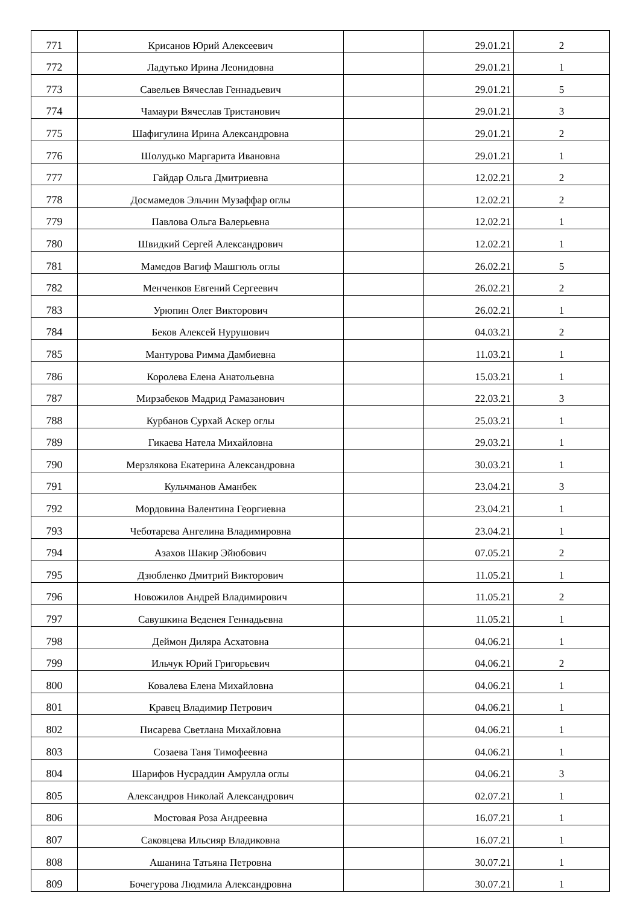| 771 | Крисанов Юрий Алексеевич | | 29.01.21 | 2 |
| 772 | Ладутько Ирина Леонидовна | | 29.01.21 | 1 |
| 773 | Савельев Вячеслав Геннадьевич | | 29.01.21 | 5 |
| 774 | Чамаури Вячеслав Тристанович | | 29.01.21 | 3 |
| 775 | Шафигулина Ирина Александровна | | 29.01.21 | 2 |
| 776 | Шолудько Маргарита Ивановна | | 29.01.21 | 1 |
| 777 | Гайдар Ольга Дмитриевна | | 12.02.21 | 2 |
| 778 | Досмамедов Эльчин Музаффар оглы | | 12.02.21 | 2 |
| 779 | Павлова Ольга Валерьевна | | 12.02.21 | 1 |
| 780 | Швидкий Сергей Александрович | | 12.02.21 | 1 |
| 781 | Мамедов Вагиф Машгюль оглы | | 26.02.21 | 5 |
| 782 | Менченков Евгений Сергеевич | | 26.02.21 | 2 |
| 783 | Урюпин Олег Викторович | | 26.02.21 | 1 |
| 784 | Беков Алексей Нурушович | | 04.03.21 | 2 |
| 785 | Мантурова Римма Дамбиевна | | 11.03.21 | 1 |
| 786 | Королева Елена Анатольевна | | 15.03.21 | 1 |
| 787 | Мирзабеков Мадрид Рамазанович | | 22.03.21 | 3 |
| 788 | Курбанов Сурхай Аскер оглы | | 25.03.21 | 1 |
| 789 | Гикаева Натела Михайловна | | 29.03.21 | 1 |
| 790 | Мерзлякова Екатерина Александровна | | 30.03.21 | 1 |
| 791 | Кульчманов Аманбек | | 23.04.21 | 3 |
| 792 | Мордовина Валентина Георгиевна | | 23.04.21 | 1 |
| 793 | Чеботарева Ангелина Владимировна | | 23.04.21 | 1 |
| 794 | Азахов Шакир Эйюбович | | 07.05.21 | 2 |
| 795 | Дзюбленко Дмитрий Викторович | | 11.05.21 | 1 |
| 796 | Новожилов Андрей Владимирович | | 11.05.21 | 2 |
| 797 | Савушкина Веденея Геннадьевна | | 11.05.21 | 1 |
| 798 | Деймон Диляра Асхатовна | | 04.06.21 | 1 |
| 799 | Ильчук Юрий Григорьевич | | 04.06.21 | 2 |
| 800 | Ковалева Елена Михайловна | | 04.06.21 | 1 |
| 801 | Кравец Владимир Петрович | | 04.06.21 | 1 |
| 802 | Писарева Светлана Михайловна | | 04.06.21 | 1 |
| 803 | Созаева Таня Тимофеевна | | 04.06.21 | 1 |
| 804 | Шарифов Нусраддин Амрулла оглы | | 04.06.21 | 3 |
| 805 | Александров Николай Александрович | | 02.07.21 | 1 |
| 806 | Мостовая Роза Андреевна | | 16.07.21 | 1 |
| 807 | Саковцева Ильсияр Владиковна | | 16.07.21 | 1 |
| 808 | Ашанина Татьяна Петровна | | 30.07.21 | 1 |
| 809 | Бочегурова Людмила Александровна | | 30.07.21 | 1 |